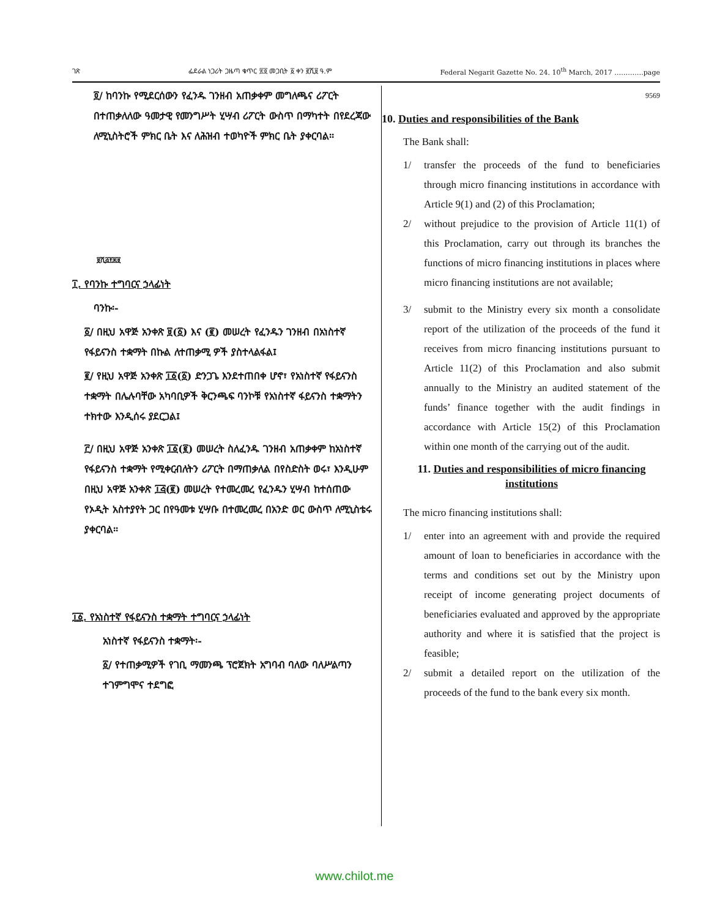ገጽ ፌደራል ነጋሪት ጋዜጣ ቁጥር ፳፬ መጋቢት ፩ ቀን ፪ሺ፱ ዓ.ም Federal Negarit Gazette No. 24. 10<sup>th</sup> March, 2017 ………….page
፬/ ከባንኩ የሚደርሰውን የፈንዱ ገንዘብ አጠቃቀም መግለጫና ሪፖርት በተጠቃለለው ዓመታዊ የመንግሥት ሂሣብ ሪፖርት ውስጥ በማካተት በየደረጃው ለሚኒስትሮች ምክር ቤት እና ለሕዝብ ተወካዮች ምክር ቤት ያቀርባል፡፡
፱ሺ፭፻፷፱
፲. የባንኩ ተግባርና ኃላፊነት
ባንኩ፡-
፩/ በዚህ አዋጅ አንቀጽ ፱(፩) እና (፪) መሠረት የፈንዱን ገንዘብ በአነስተኛ የፋይናንስ ተቋማት በኩል ለተጠቃሚ ዎች ያስተላልፋል፤
፪/ የዚህ አዋጅ አንቀጽ ፲፩(፩) ድንጋጌ እንደተጠበቀ ሆኖ፣ የአነስተኛ የፋይናንስ ተቋማት በሌሉባቸው አካባቢዎች ቅርንጫፍ ባንኮቹ የአነስተኛ ፋይናንስ ተቋማትን ተክተው እንዲሰሩ ያደርጋል፤
፫/ በዚህ አዋጅ አንቀጽ ፲፩(፪) መሠረት ስለፈንዱ ገንዘብ አጠቃቀም ከአነስተኛ የፋይናንስ ተቋማት የሚቀርብለትን ሪፖርት በማጠቃለል በየስድስት ወሩ፣ እንዲሁም በዚህ አዋጅ አንቀጽ ፲፭(፪) መሠረት የተመረመረ የፈንዱን ሂሣብ ከተሰጠው የኦዲት አስተያየት ጋር በየዓመቱ ሂሣቡ በተመረመረ በአንድ ወር ውስጥ ለሚኒስቴሩ ያቀርባል፡፡
፲፩. የአነስተኛ የፋይናንስ ተቋማት ተግባርና ኃላፊነት
አነስተኛ የፋይናንስ ተቋማት፡-
፩/ የተጠቃሚዎች የገቢ ማመንጫ ፕሮጀክት አግባብ ባለው ባለሥልጣን ተገምግሞና ተደግፎ
9569
10. Duties and responsibilities of the Bank
The Bank shall:
1/ transfer the proceeds of the fund to beneficiaries through micro financing institutions in accordance with Article 9(1) and (2) of this Proclamation;
2/ without prejudice to the provision of Article 11(1) of this Proclamation, carry out through its branches the functions of micro financing institutions in places where micro financing institutions are not available;
3/ submit to the Ministry every six month a consolidate report of the utilization of the proceeds of the fund it receives from micro financing institutions pursuant to Article 11(2) of this Proclamation and also submit annually to the Ministry an audited statement of the funds’ finance together with the audit findings in accordance with Article 15(2) of this Proclamation within one month of the carrying out of the audit.
11. Duties and responsibilities of micro financing institutions
The micro financing institutions shall:
1/ enter into an agreement with and provide the required amount of loan to beneficiaries in accordance with the terms and conditions set out by the Ministry upon receipt of income generating project documents of beneficiaries evaluated and approved by the appropriate authority and where it is satisfied that the project is feasible;
2/ submit a detailed report on the utilization of the proceeds of the fund to the bank every six month.
www.chilot.me